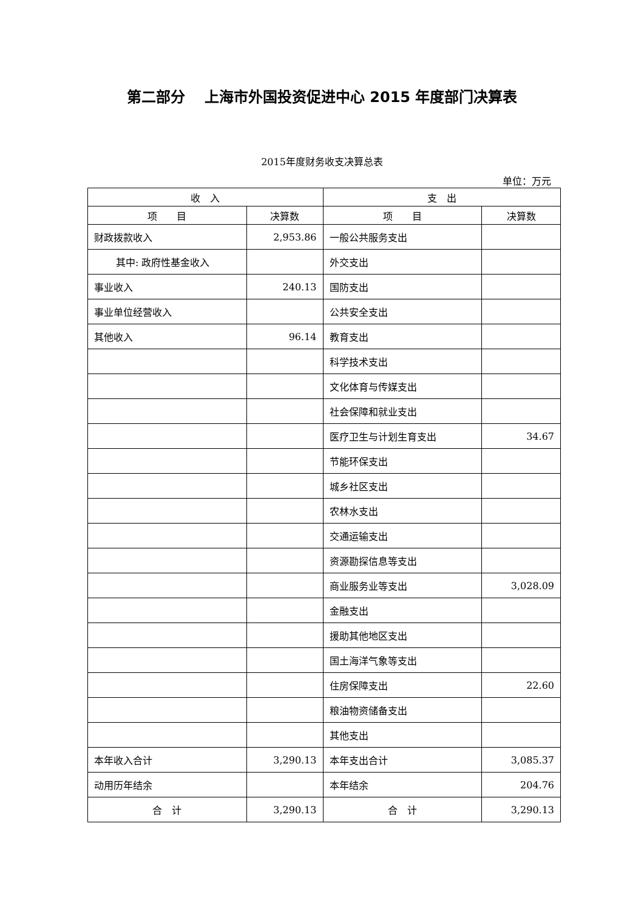第二部分　 上海市外国投资促进中心 2015 年度部门决算表
2015年度财务收支决算总表
单位：万元
| 收 入 | | 支 出 | |
| --- | --- | --- | --- |
| 项 目 | 决算数 | 项 目 | 决算数 |
| 财政拨款收入 | 2,953.86 | 一般公共服务支出 | |
| 其中: 政府性基金收入 | | 外交支出 | |
| 事业收入 | 240.13 | 国防支出 | |
| 事业单位经营收入 | | 公共安全支出 | |
| 其他收入 | 96.14 | 教育支出 | |
| | | 科学技术支出 | |
| | | 文化体育与传媒支出 | |
| | | 社会保障和就业支出 | |
| | | 医疗卫生与计划生育支出 | 34.67 |
| | | 节能环保支出 | |
| | | 城乡社区支出 | |
| | | 农林水支出 | |
| | | 交通运输支出 | |
| | | 资源勘探信息等支出 | |
| | | 商业服务业等支出 | 3,028.09 |
| | | 金融支出 | |
| | | 援助其他地区支出 | |
| | | 国土海洋气象等支出 | |
| | | 住房保障支出 | 22.60 |
| | | 粮油物资储备支出 | |
| | | 其他支出 | |
| 本年收入合计 | 3,290.13 | 本年支出合计 | 3,085.37 |
| 动用历年结余 | | 本年结余 | 204.76 |
| 合 计 | 3,290.13 | 合 计 | 3,290.13 |